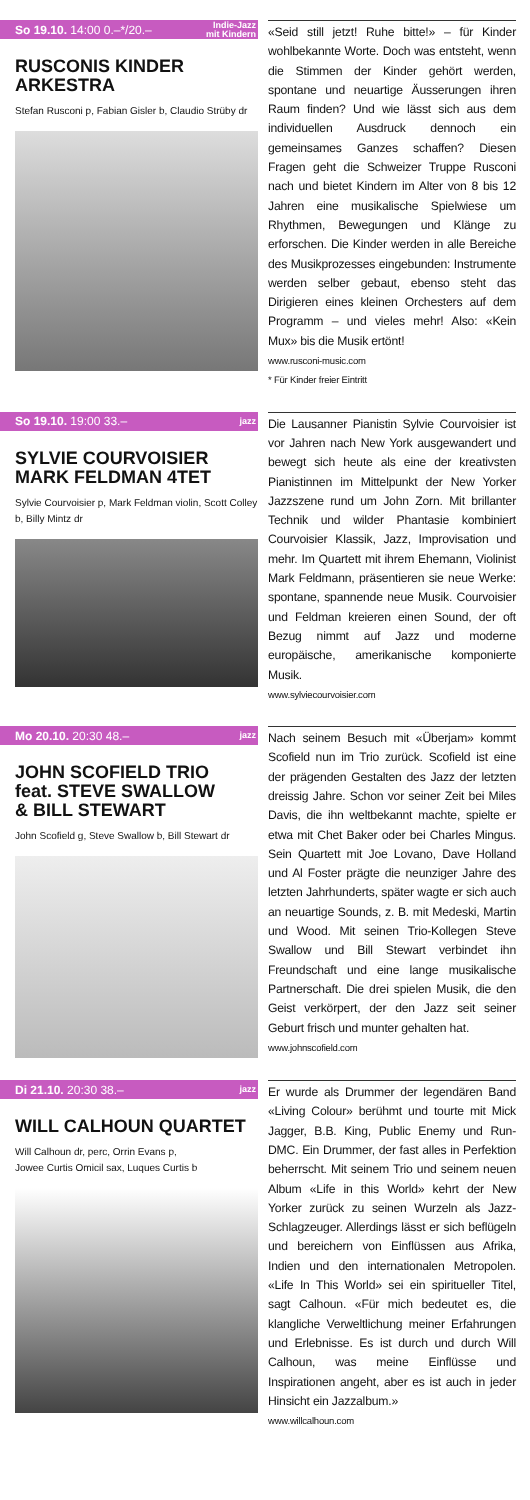So 19.10. 14:00 0.–*/20.– Indie-Jazz
mit Kindern
RUSCONIS KINDER
ARKESTRA
Stefan Rusconi p, Fabian Gisler b, Claudio Strüby dr
«Seid still jetzt! Ruhe bitte!» – für Kinder wohlbekannte Worte. Doch was entsteht, wenn die Stimmen der Kinder gehört werden, spontane und neuartige Äusserungen ihren Raum finden? Und wie lässt sich aus dem individuellen Ausdruck dennoch ein gemeinsames Ganzes schaffen? Diesen Fragen geht die Schweizer Truppe Rusconi nach und bietet Kindern im Alter von 8 bis 12 Jahren eine musikalische Spielwiese um Rhythmen, Bewegungen und Klänge zu erforschen. Die Kinder werden in alle Bereiche des Musikprozesses eingebunden: Instrumente werden selber gebaut, ebenso steht das Dirigieren eines kleinen Orchesters auf dem Programm – und vieles mehr! Also: «Kein Mux» bis die Musik ertönt!
www.rusconi-music.com
* Für Kinder freier Eintritt
So 19.10. 19:00 33.– jazz
SYLVIE COURVOISIER
MARK FELDMAN 4TET
Sylvie Courvoisier p, Mark Feldman violin, Scott Colley b, Billy Mintz dr
Die Lausanner Pianistin Sylvie Courvoisier ist vor Jahren nach New York ausgewandert und bewegt sich heute als eine der kreativsten Pianistinnen im Mittelpunkt der New Yorker Jazzszene rund um John Zorn. Mit brillanter Technik und wilder Phantasie kombiniert Courvoisier Klassik, Jazz, Improvisation und mehr. Im Quartett mit ihrem Ehemann, Violinist Mark Feldmann, präsentieren sie neue Werke: spontane, spannende neue Musik. Courvoisier und Feldman kreieren einen Sound, der oft Bezug nimmt auf Jazz und moderne europäische, amerikanische komponierte Musik.
www.sylviecourvoisier.com
Mo 20.10. 20:30 48.– jazz
JOHN SCOFIELD TRIO
feat. STEVE SWALLOW
& BILL STEWART
John Scofield g, Steve Swallow b, Bill Stewart dr
Nach seinem Besuch mit «Überjam» kommt Scofield nun im Trio zurück. Scofield ist eine der prägenden Gestalten des Jazz der letzten dreissig Jahre. Schon vor seiner Zeit bei Miles Davis, die ihn weltbekannt machte, spielte er etwa mit Chet Baker oder bei Charles Mingus. Sein Quartett mit Joe Lovano, Dave Holland und Al Foster prägte die neunziger Jahre des letzten Jahrhunderts, später wagte er sich auch an neuartige Sounds, z. B. mit Medeski, Martin und Wood. Mit seinen Trio-Kollegen Steve Swallow und Bill Stewart verbindet ihn Freundschaft und eine lange musikalische Partnerschaft. Die drei spielen Musik, die den Geist verkörpert, der den Jazz seit seiner Geburt frisch und munter gehalten hat.
www.johnscofield.com
Di 21.10. 20:30 38.– jazz
WILL CALHOUN QUARTET
Will Calhoun dr, perc, Orrin Evans p,
Jowee Curtis Omicil sax, Luques Curtis b
Er wurde als Drummer der legendären Band «Living Colour» berühmt und tourte mit Mick Jagger, B.B. King, Public Enemy und Run-DMC. Ein Drummer, der fast alles in Perfektion beherrscht. Mit seinem Trio und seinem neuen Album «Life in this World» kehrt der New Yorker zurück zu seinen Wurzeln als Jazz-Schlagzeuger. Allerdings lässt er sich beflügeln und bereichern von Einflüssen aus Afrika, Indien und den internationalen Metropolen. «Life In This World» sei ein spiritueller Titel, sagt Calhoun. «Für mich bedeutet es, die klangliche Verweltlichung meiner Erfahrungen und Erlebnisse. Es ist durch und durch Will Calhoun, was meine Einflüsse und Inspirationen angeht, aber es ist auch in jeder Hinsicht ein Jazzalbum.»
www.willcalhoun.com